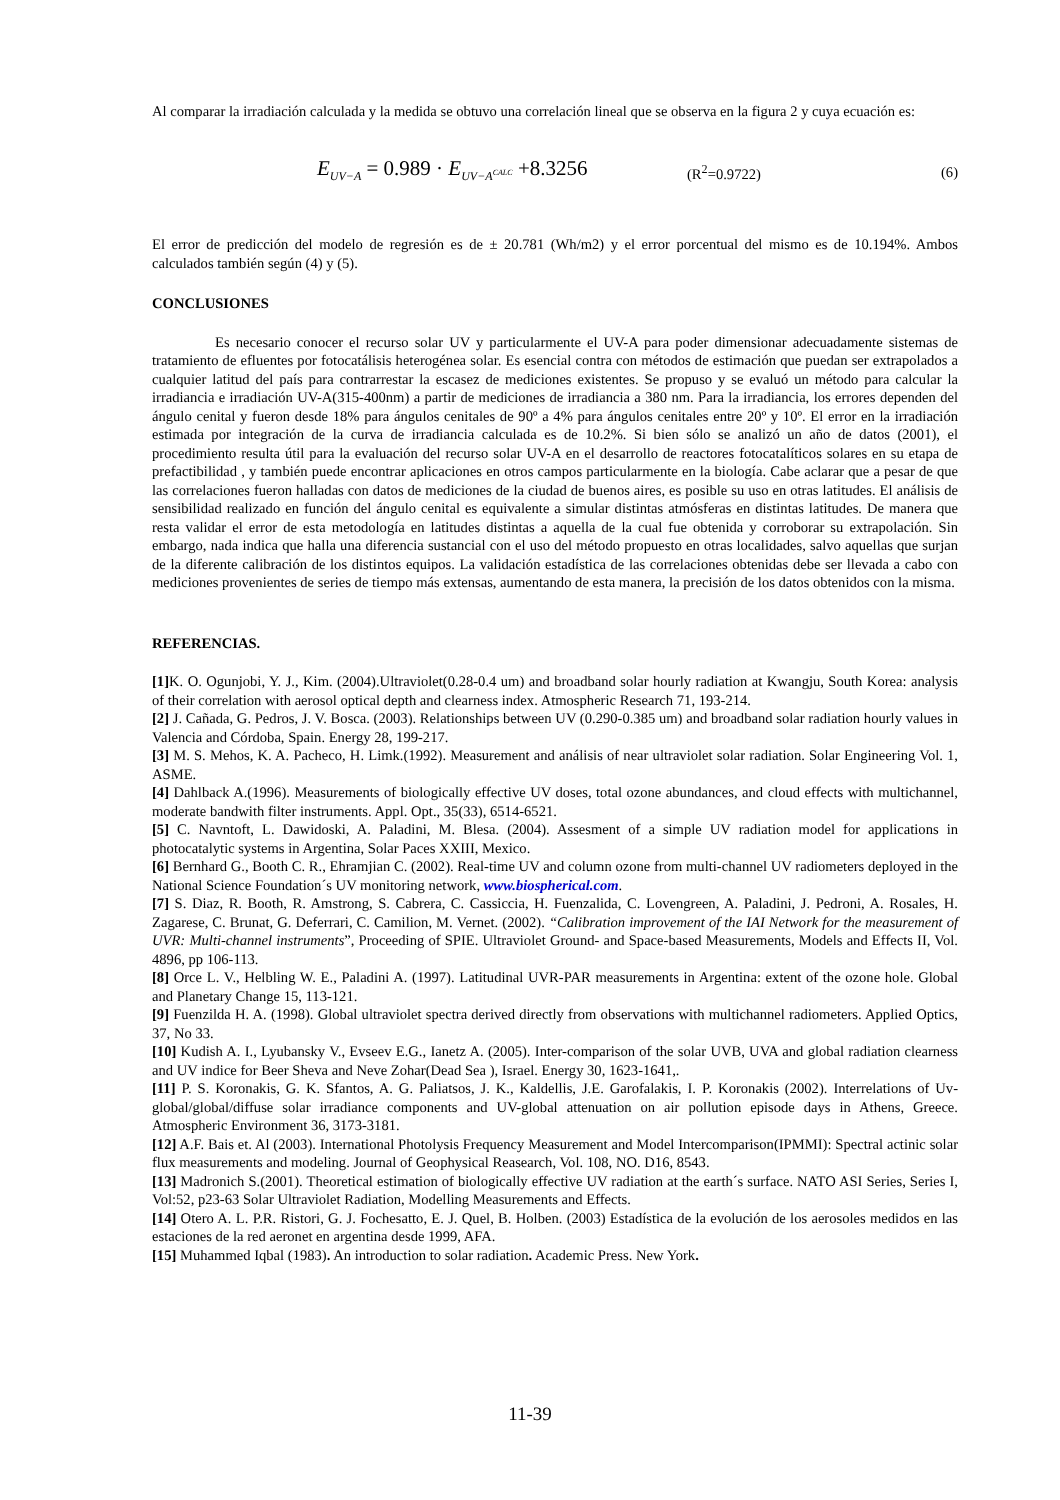Al comparar la irradiación calculada y la medida se obtuvo una correlación lineal que se observa en la figura 2 y cuya ecuación es:
E<sub>UV−A</sub> = 0.989 · E<sub>UV−A<sup>CALC</sup></sub> +8.3256 (R<sup>2</sup>=0.9722) (6)
El error de predicción del modelo de regresión es de ± 20.781 (Wh/m2) y el error porcentual del mismo es de 10.194%. Ambos calculados también según (4) y (5).
CONCLUSIONES
Es necesario conocer el recurso solar UV y particularmente el UV-A para poder dimensionar adecuadamente sistemas de tratamiento de efluentes por fotocatálisis heterogénea solar. Es esencial contra con métodos de estimación que puedan ser extrapolados a cualquier latitud del país para contrarrestar la escasez de mediciones existentes. Se propuso y se evaluó un método para calcular la irradiancia e irradiación UV-A(315-400nm) a partir de mediciones de irradiancia a 380 nm. Para la irradiancia, los errores dependen del ángulo cenital y fueron desde 18% para ángulos cenitales de 90º a 4% para ángulos cenitales entre 20º y 10º. El error en la irradiación estimada por integración de la curva de irradiancia calculada es de 10.2%. Si bien sólo se analizó un año de datos (2001), el procedimiento resulta útil para la evaluación del recurso solar UV-A en el desarrollo de reactores fotocatalíticos solares en su etapa de prefactibilidad , y también puede encontrar aplicaciones en otros campos particularmente en la biología. Cabe aclarar que a pesar de que las correlaciones fueron halladas con datos de mediciones de la ciudad de buenos aires, es posible su uso en otras latitudes. El análisis de sensibilidad realizado en función del ángulo cenital es equivalente a simular distintas atmósferas en distintas latitudes. De manera que resta validar el error de esta metodología en latitudes distintas a aquella de la cual fue obtenida y corroborar su extrapolación. Sin embargo, nada indica que halla una diferencia sustancial con el uso del método propuesto en otras localidades, salvo aquellas que surjan de la diferente calibración de los distintos equipos. La validación estadística de las correlaciones obtenidas debe ser llevada a cabo con mediciones provenientes de series de tiempo más extensas, aumentando de esta manera, la precisión de los datos obtenidos con la misma.
REFERENCIAS.
[1] K. O. Ogunjobi, Y. J., Kim. (2004).Ultraviolet(0.28-0.4 um) and broadband solar hourly radiation at Kwangju, South Korea: analysis of their correlation with aerosol optical depth and clearness index. Atmospheric Research 71, 193-214.
[2] J. Cañada, G. Pedros, J. V. Bosca. (2003). Relationships between UV (0.290-0.385 um) and broadband solar radiation hourly values in Valencia and Córdoba, Spain. Energy 28, 199-217.
[3] M. S. Mehos, K. A. Pacheco, H. Limk.(1992). Measurement and análisis of near ultraviolet solar radiation. Solar Engineering Vol. 1, ASME.
[4] Dahlback A.(1996). Measurements of biologically effective UV doses, total ozone abundances, and cloud effects with multichannel, moderate bandwith filter instruments. Appl. Opt., 35(33), 6514-6521.
[5] C. Navntoft, L. Dawidoski, A. Paladini, M. Blesa. (2004). Assesment of a simple UV radiation model for applications in photocatalytic systems in Argentina, Solar Paces XXIII, Mexico.
[6] Bernhard G., Booth C. R., Ehramjian C. (2002). Real-time UV and column ozone from multi-channel UV radiometers deployed in the National Science Foundation´s UV monitoring network, www.biospherical.com.
[7] S. Diaz, R. Booth, R. Amstrong, S. Cabrera, C. Cassiccia, H. Fuenzalida, C. Lovengreen, A. Paladini, J. Pedroni, A. Rosales, H. Zagarese, C. Brunat, G. Deferrari, C. Camilion, M. Vernet. (2002). “Calibration improvement of the IAI Network for the measurement of UVR: Multi-channel instruments”, Proceeding of SPIE. Ultraviolet Ground- and Space-based Measurements, Models and Effects II, Vol. 4896, pp 106-113.
[8] Orce L. V., Helbling W. E., Paladini A. (1997). Latitudinal UVR-PAR measurements in Argentina: extent of the ozone hole. Global and Planetary Change 15, 113-121.
[9] Fuenzilda H. A. (1998). Global ultraviolet spectra derived directly from observations with multichannel radiometers. Applied Optics, 37, No 33.
[10] Kudish A. I., Lyubansky V., Evseev E.G., Ianetz A. (2005). Inter-comparison of the solar UVB, UVA and global radiation clearness and UV indice for Beer Sheva and Neve Zohar(Dead Sea ), Israel. Energy 30, 1623-1641,.
[11] P. S. Koronakis, G. K. Sfantos, A. G. Paliatsos, J. K., Kaldellis, J.E. Garofalakis, I. P. Koronakis (2002). Interrelations of Uv-global/global/diffuse solar irradiance components and UV-global attenuation on air pollution episode days in Athens, Greece. Atmospheric Environment 36, 3173-3181.
[12] A.F. Bais et. Al (2003). International Photolysis Frequency Measurement and Model Intercomparison(IPMMI): Spectral actinic solar flux measurements and modeling. Journal of Geophysical Reasearch, Vol. 108, NO. D16, 8543.
[13] Madronich S.(2001). Theoretical estimation of biologically effective UV radiation at the earth´s surface. NATO ASI Series, Series I, Vol:52, p23-63 Solar Ultraviolet Radiation, Modelling Measurements and Effects.
[14] Otero A. L. P.R. Ristori, G. J. Fochesatto, E. J. Quel, B. Holben. (2003) Estadística de la evolución de los aerosoles medidos en las estaciones de la red aeronet en argentina desde 1999, AFA.
[15] Muhammed Iqbal (1983). An introduction to solar radiation. Academic Press. New York.
11-39